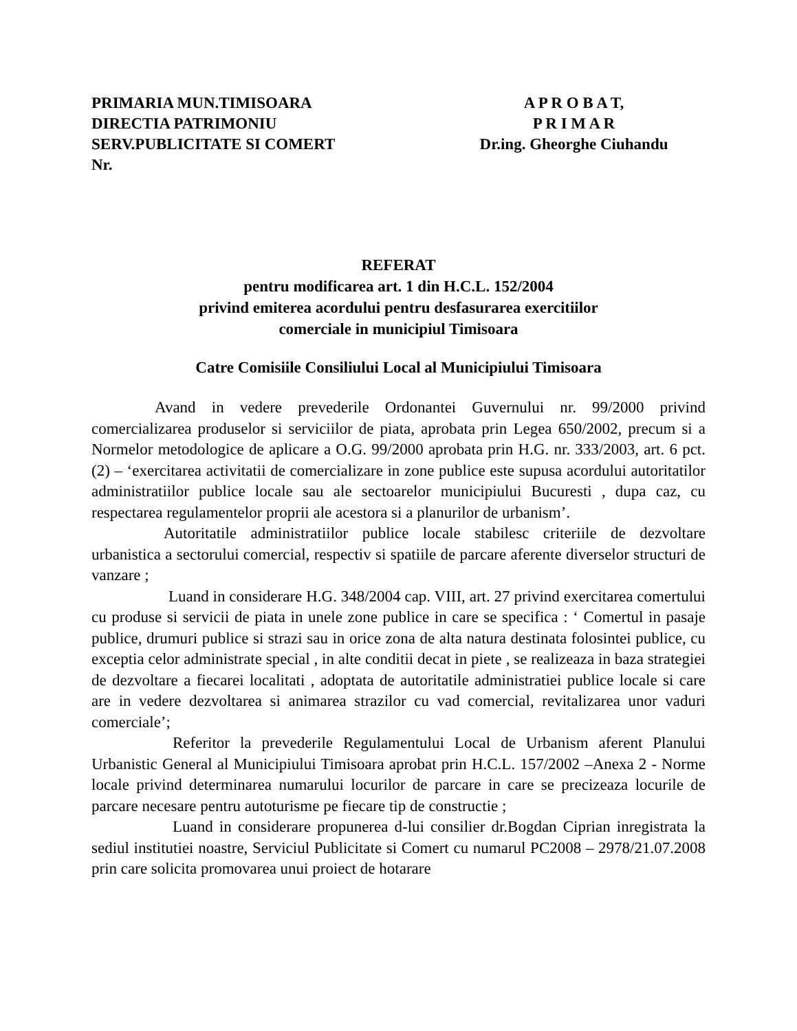PRIMARIA MUN.TIMISOARA
DIRECTIA PATRIMONIU
SERV.PUBLICITATE SI COMERT
Nr.
A P R O B A T,
P R I M A R
Dr.ing. Gheorghe Ciuhandu
REFERAT
pentru modificarea art. 1 din H.C.L. 152/2004
privind emiterea acordului pentru desfasurarea exercitiilor
comerciale in municipiul Timisoara
Catre Comisiile Consiliului Local al Municipiului Timisoara
Avand in vedere prevederile Ordonantei Guvernului nr. 99/2000 privind comercializarea produselor si serviciilor de piata, aprobata prin Legea 650/2002, precum si a Normelor metodologice de aplicare a O.G. 99/2000 aprobata prin H.G. nr. 333/2003, art. 6 pct. (2) – ‘exercitarea activitatii de comercializare in zone publice este supusa acordului autoritatilor administratiilor publice locale sau ale sectoarelor municipiului Bucuresti , dupa caz, cu respectarea regulamentelor proprii ale acestora si a planurilor de urbanism’.
Autoritatile administratiilor publice locale stabilesc criteriile de dezvoltare urbanistica a sectorului comercial, respectiv si spatiile de parcare aferente diverselor structuri de vanzare ;
Luand in considerare H.G. 348/2004 cap. VIII, art. 27 privind exercitarea comertului cu produse si servicii de piata in unele zone publice in care se specifica : ‘ Comertul in pasaje publice, drumuri publice si strazi sau in orice zona de alta natura destinata folosintei publice, cu exceptia celor administrate special , in alte conditii decat in piete , se realizeaza in baza strategiei de dezvoltare a fiecarei localitati , adoptata de autoritatile administratiei publice locale si care are in vedere dezvoltarea si animarea strazilor cu vad comercial, revitalizarea unor vaduri comerciale’;
Referitor la prevederile Regulamentului Local de Urbanism aferent Planului Urbanistic General al Municipiului Timisoara aprobat prin H.C.L. 157/2002 –Anexa 2 - Norme locale privind determinarea numarului locurilor de parcare in care se precizeaza locurile de parcare necesare pentru autoturisme pe fiecare tip de constructie ;
Luand in considerare propunerea d-lui consilier dr.Bogdan Ciprian inregistrata la sediul institutiei noastre, Serviciul Publicitate si Comert cu numarul PC2008 – 2978/21.07.2008 prin care solicita promovarea unui proiect de hotarare